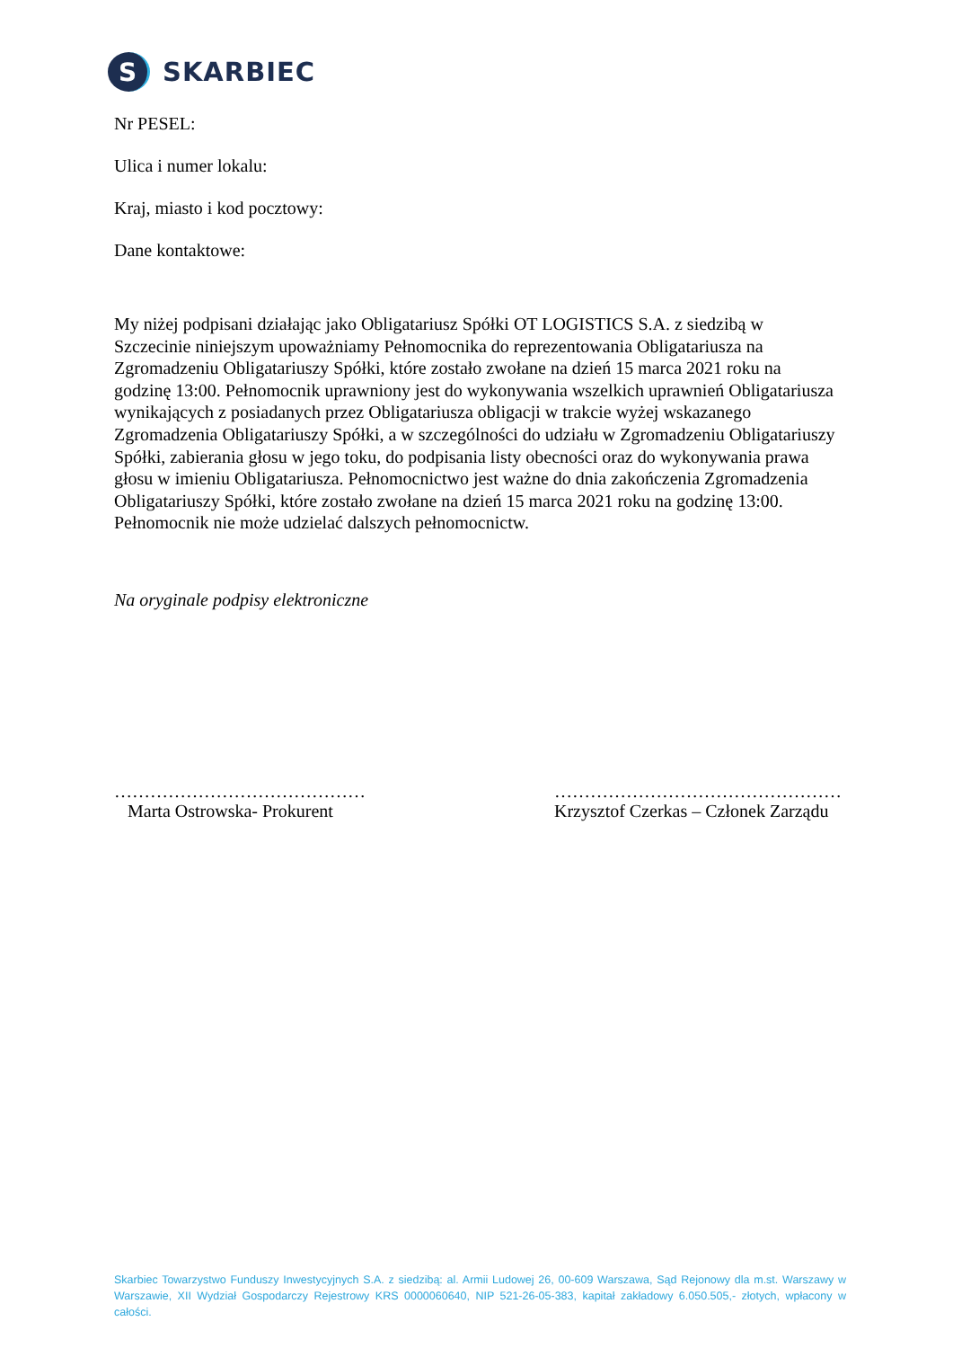S
SKARBIEC
Nr PESEL:
Ulica i numer lokalu:
Kraj, miasto i kod pocztowy:
Dane kontaktowe:
My niżej podpisani działając jako Obligatariusz Spółki OT LOGISTICS S.A. z siedzibą w Szczecinie niniejszym upoważniamy Pełnomocnika do reprezentowania Obligatariusza na Zgromadzeniu Obligatariuszy Spółki, które zostało zwołane na dzień 15 marca 2021 roku na godzinę 13:00. Pełnomocnik uprawniony jest do wykonywania wszelkich uprawnień Obligatariusza wynikających z posiadanych przez Obligatariusza obligacji w trakcie wyżej wskazanego Zgromadzenia Obligatariuszy Spółki, a w szczególności do udziału w Zgromadzeniu Obligatariuszy Spółki, zabierania głosu w jego toku, do podpisania listy obecności oraz do wykonywania prawa głosu w imieniu Obligatariusza. Pełnomocnictwo jest ważne do dnia zakończenia Zgromadzenia Obligatariuszy Spółki, które zostało zwołane na dzień 15 marca 2021 roku na godzinę 13:00. Pełnomocnik nie może udzielać dalszych pełnomocnictw.
Na oryginale podpisy elektroniczne
……………………………………
Marta Ostrowska- Prokurent
…………………………………………
Krzysztof Czerkas – Członek Zarządu
Skarbiec Towarzystwo Funduszy Inwestycyjnych S.A. z siedzibą: al. Armii Ludowej 26, 00-609 Warszawa, Sąd Rejonowy dla m.st. Warszawy w Warszawie, XII Wydział Gospodarczy Rejestrowy KRS 0000060640, NIP 521-26-05-383, kapitał zakładowy 6.050.505,- złotych, wpłacony w całości.